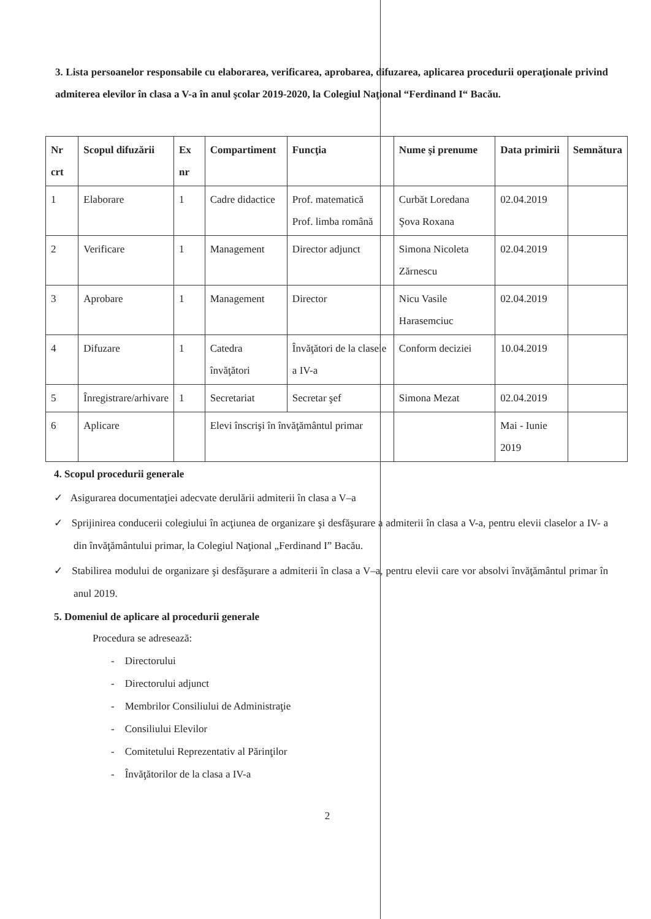3. Lista persoanelor responsabile cu elaborarea, verificarea, aprobarea, difuzarea, aplicarea procedurii operaţionale privind admiterea elevilor în clasa a V-a în anul şcolar 2019-2020, la Colegiul Naţional “Ferdinand I“ Bacău.
| Nr crt | Scopul difuzării | Ex nr | Compartiment | Funcţia | Nume şi prenume | Data primirii | Semnătura |
| --- | --- | --- | --- | --- | --- | --- | --- |
| 1 | Elaborare | 1 | Cadre didactice | Prof. matematică Prof. limba română | Curbăt Loredana Şova Roxana | 02.04.2019 | |
| 2 | Verificare | 1 | Management | Director adjunct | Simona Nicoleta Zărnescu | 02.04.2019 | |
| 3 | Aprobare | 1 | Management | Director | Nicu Vasile Harasemciuc | 02.04.2019 | |
| 4 | Difuzare | 1 | Catedra învăţători | Învăţători de la clasele a IV-a | Conform deciziei | 10.04.2019 | |
| 5 | Înregistrare/arhivare | 1 | Secretariat | Secretar şef | Simona Mezat | 02.04.2019 | |
| 6 | Aplicare | | Elevi înscrişi în învăţământul primar | | | Mai - Iunie 2019 | |
4. Scopul procedurii generale
✓ Asigurarea documentaţiei adecvate derulării admiterii în clasa a V–a
✓ Sprijinirea conducerii colegiului în acţiunea de organizare şi desfăşurare a admiterii în clasa a V-a, pentru elevii claselor a IV- a din învăţământului primar, la Colegiul Naţional „Ferdinand I” Bacău.
✓ Stabilirea modului de organizare şi desfăşurare a admiterii în clasa a V–a, pentru elevii care vor absolvi învăţământul primar în anul 2019.
5. Domeniul de aplicare al procedurii generale
Procedura se adresează:
- Directorului
- Directorului adjunct
- Membrilor Consiliului de Administraţie
- Consiliului Elevilor
- Comitetului Reprezentativ al Părinţilor
- Învăţătorilor de la clasa a IV-a
2